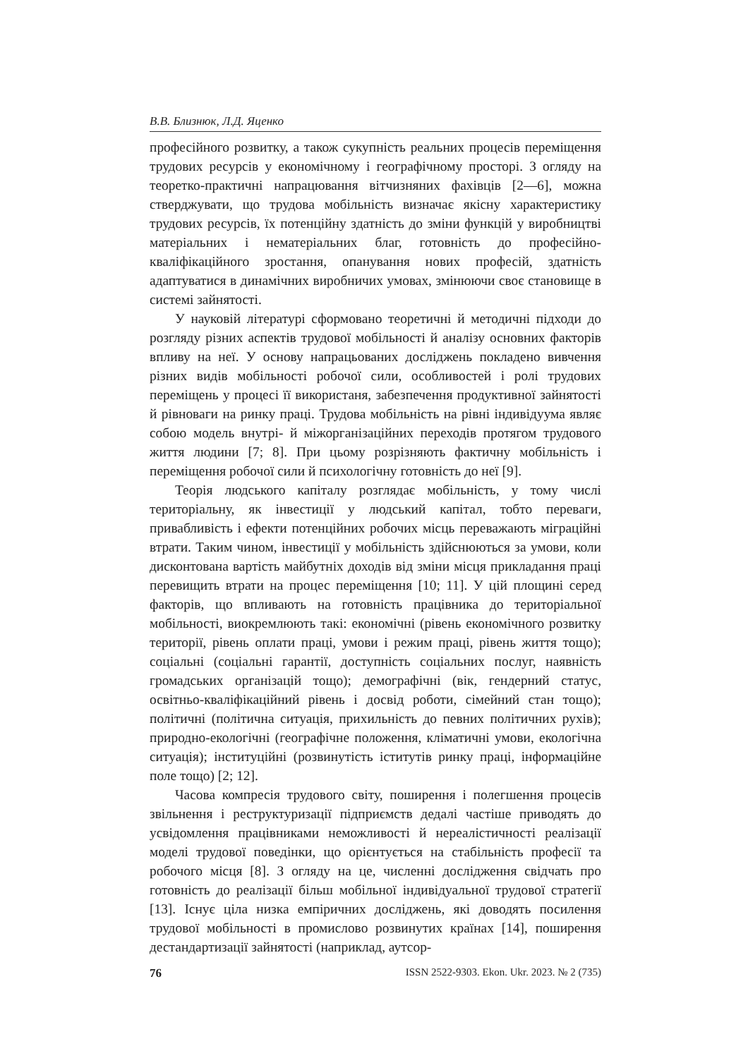В.В. Близнюк, Л.Д. Яценко
професійного розвитку, а також сукупність реальних процесів переміщення трудових ресурсів у економічному і географічному просторі. З огляду на теоретко-практичні напрацювання вітчизняних фахівців [2—6], можна стверджувати, що трудова мобільність визначає якісну характеристику трудових ресурсів, їх потенційну здатність до зміни функцій у виробництві матеріальних і нематеріальних благ, готовність до професійно-кваліфікаційного зростання, опанування нових професій, здатність адаптуватися в динамічних виробничих умовах, змінюючи своє становище в системі зайнятості.
У науковій літературі сформовано теоретичні й методичні підходи до розгляду різних аспектів трудової мобільності й аналізу основних факторів впливу на неї. У основу напрацьованих досліджень покладено вивчення різних видів мобільності робочої сили, особливостей і ролі трудових переміщень у процесі її використаня, забезпечення продуктивної зайнятості й рівноваги на ринку праці. Трудова мобільність на рівні індивідуума являє собою модель внутрі- й міжорганізаційних переходів протягом трудового життя людини [7; 8]. При цьому розрізняють фактичну мобільність і переміщення робочої сили й психологічну готовність до неї [9].
Теорія людського капіталу розглядає мобільність, у тому числі територіальну, як інвестиції у людський капітал, тобто переваги, привабливість і ефекти потенційних робочих місць переважають міграційні втрати. Таким чином, інвестиції у мобільність здійснюються за умови, коли дисконтована вартість майбутніх доходів від зміни місця прикладання праці перевищить втрати на процес переміщення [10; 11]. У цій площині серед факторів, що впливають на готовність працівника до територіальної мобільності, виокремлюють такі: економічні (рівень економічного розвитку території, рівень оплати праці, умови і режим праці, рівень життя тощо); соціальні (соціальні гарантії, доступність соціальних послуг, наявність громадських організацій тощо); демографічні (вік, гендерний статус, освітньо-кваліфікаційний рівень і досвід роботи, сімейний стан тощо); політичні (політична ситуація, прихильність до певних політичних рухів); природно-екологічні (географічне положення, кліматичні умови, екологічна ситуація); інституційні (розвинутість іститутів ринку праці, інформаційне поле тощо) [2; 12].
Часова компресія трудового світу, поширення і полегшення процесів звільнення і реструктуризації підприємств дедалі частіше приводять до усвідомлення працівниками неможливості й нереалістичності реалізації моделі трудової поведінки, що орієнтується на стабільність професії та робочого місця [8]. З огляду на це, численні дослідження свідчать про готовність до реалізації більш мобільної індивідуальної трудової стратегії [13]. Існує ціла низка емпіричних досліджень, які доводять посилення трудової мобільності в промислово розвинутих країнах [14], поширення дестандартизації зайнятості (наприклад, аутсор-
76 ISSN 2522-9303. Ekon. Ukr. 2023. № 2 (735)